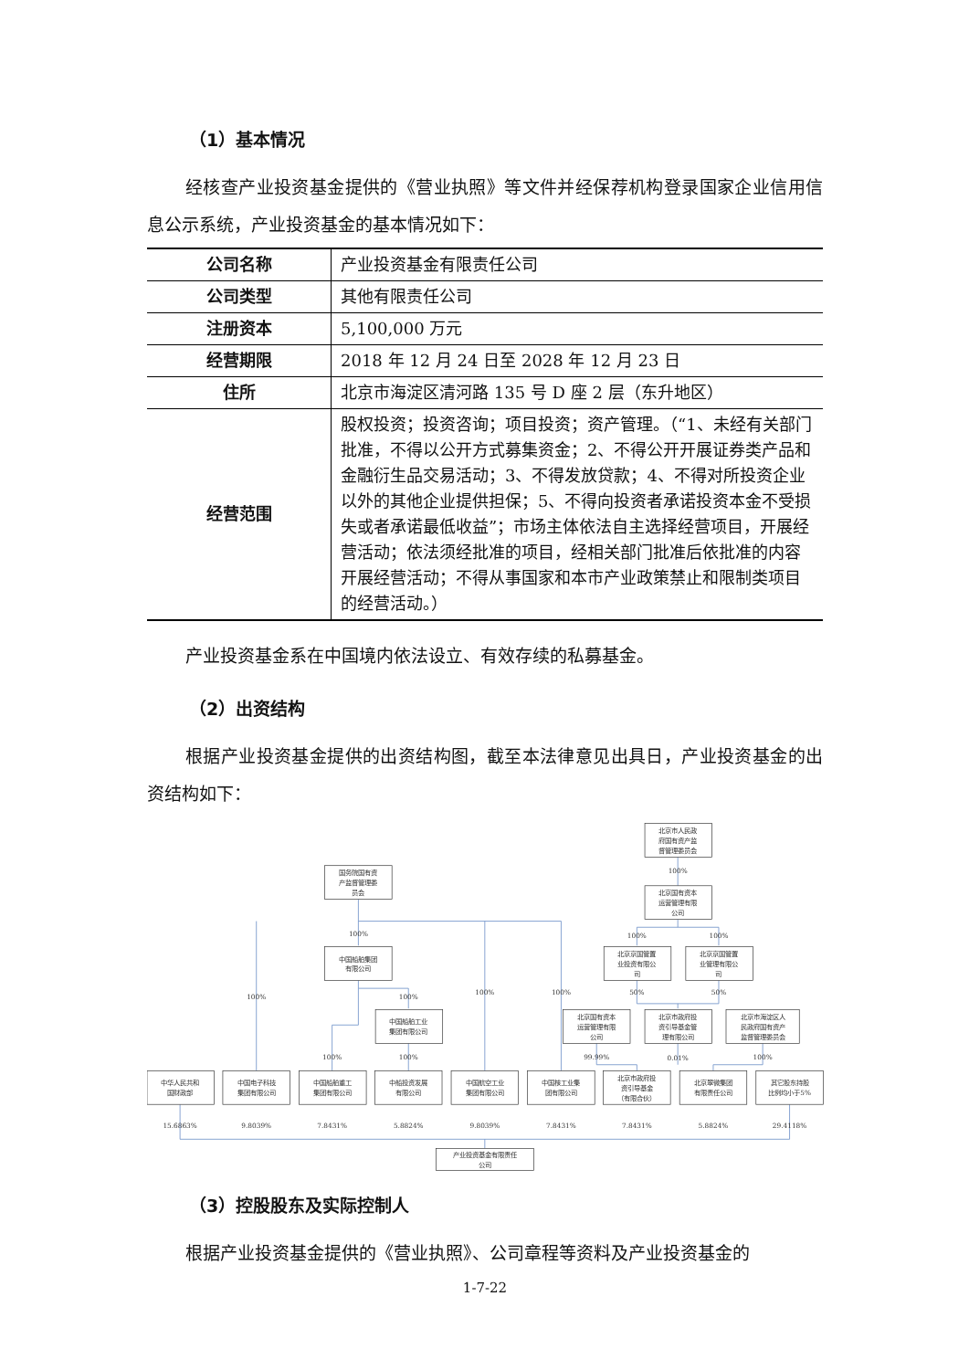（1）基本情况
经核查产业投资基金提供的《营业执照》等文件并经保荐机构登录国家企业信用信息公示系统，产业投资基金的基本情况如下：
| 公司名称 | 产业投资基金有限责任公司 |
| 公司类型 | 其他有限责任公司 |
| 注册资本 | 5,100,000 万元 |
| 经营期限 | 2018 年 12 月 24 日至 2028 年 12 月 23 日 |
| 住所 | 北京市海淀区清河路 135 号 D 座 2 层（东升地区） |
| 经营范围 | 股权投资；投资咨询；项目投资；资产管理。（“1、未经有关部门批准，不得以公开方式募集资金；2、不得公开开展证券类产品和金融衍生品交易活动；3、不得发放贷款；4、不得对所投资企业以外的其他企业提供担保；5、不得向投资者承诺投资本金不受损失或者承诺最低收益”；市场主体依法自主选择经营项目，开展经营活动；依法须经批准的项目，经相关部门批准后依批准的内容开展经营活动；不得从事国家和本市产业政策禁止和限制类项目的经营活动。） |
产业投资基金系在中国境内依法设立、有效存续的私募基金。
（2）出资结构
根据产业投资基金提供的出资结构图，截至本法律意见出具日，产业投资基金的出资结构如下：
国务院国有资
产监督管理委
员会
北京市人民政
府国有资产监
督管理委员会
100%
北京国有资本
运营管理有限
公司
100%
100%
100%
中国船舶集团
有限公司
北京京国管置
业投资有限公
司
北京京国管置
业管理有限公
司
100%
100%
100%
100%
50%
50%
中国船舶工业
集团有限公司
北京国有资本
运营管理有限
公司
北京市政府投
资引导基金管
理有限公司
北京市海淀区人
民政府国有资产
监督管理委员会
100%
100%
99.99%
0.01%
100%
中华人民共和
国财政部
中国电子科技
集团有限公司
中国船舶重工
集团有限公司
中船投资发展
有限公司
中国航空工业
集团有限公司
中国核工业集
团有限公司
北京市政府投
资引导基金
（有限合伙）
北京翠微集团
有限责任公司
其它股东持股
比例均小于5%
15.6863%
9.8039%
7.8431%
5.8824%
9.8039%
7.8431%
7.8431%
5.8824%
29.4118%
产业投资基金有限责任
公司
（3）控股股东及实际控制人
根据产业投资基金提供的《营业执照》、公司章程等资料及产业投资基金的
1-7-22